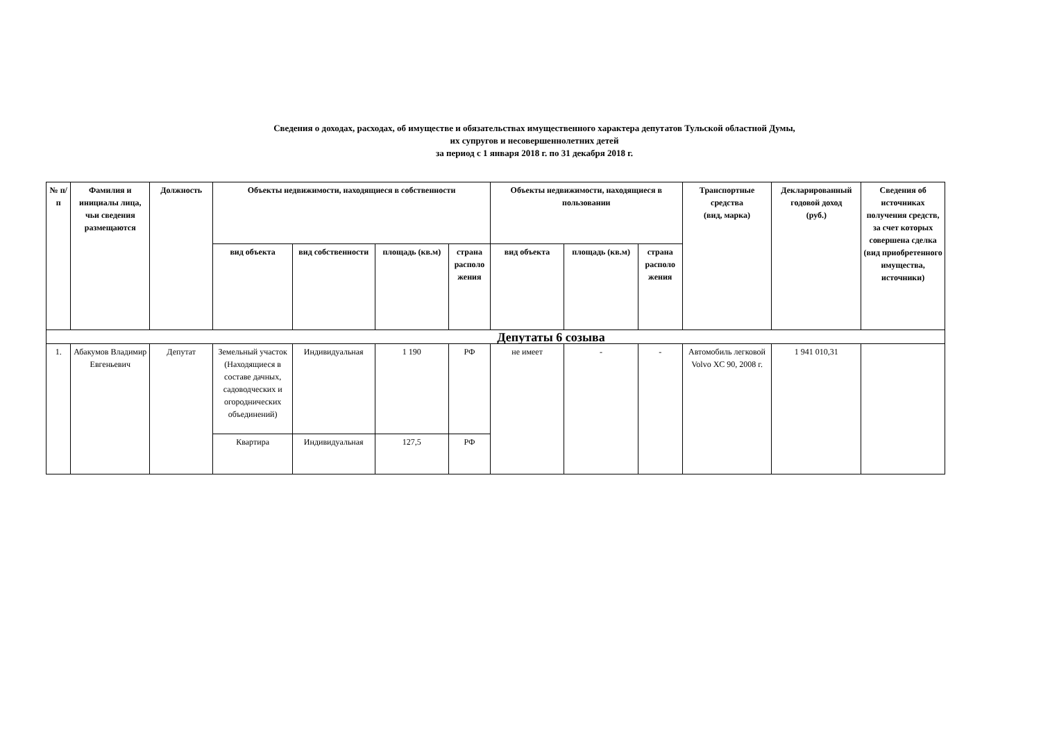Сведения о доходах, расходах, об имуществе и обязательствах имущественного характера депутатов Тульской областной Думы,
их супругов и несовершеннолетних детей
за период с 1 января 2018 г. по 31 декабря 2018 г.
| № п/п | Фамилия и инициалы лица, чьи сведения размещаются | Должность | Объекты недвижимости, находящиеся в собственности | | | | Объекты недвижимости, находящиеся в пользовании | | | Транспортные средства (вид, марка) | Декларированный годовой доход (руб.) | Сведения об источниках получения средств, за счет которых совершена сделка (вид приобретенного имущества, источники) |
| --- | --- | --- | --- | --- | --- | --- | --- | --- | --- | --- | --- | --- |
| | | | вид объекта | вид собственности | площадь (кв.м) | страна располо жения | вид объекта | площадь (кв.м) | страна располо жения | | | |
| Депутаты 6 созыва | | | | | | | | | | | | |
| 1. | Абакумов Владимир Евгеньевич | Депутат | Земельный участок (Находящиеся в составе дачных, садоводческих и огороднических объединений) | Индивидуальная | 1 190 | РФ | не имеет | - | - | Автомобиль легковой Volvo XC 90, 2008 г. | 1 941 010,31 | |
| | | | Квартира | Индивидуальная | 127,5 | РФ | | | | | | |